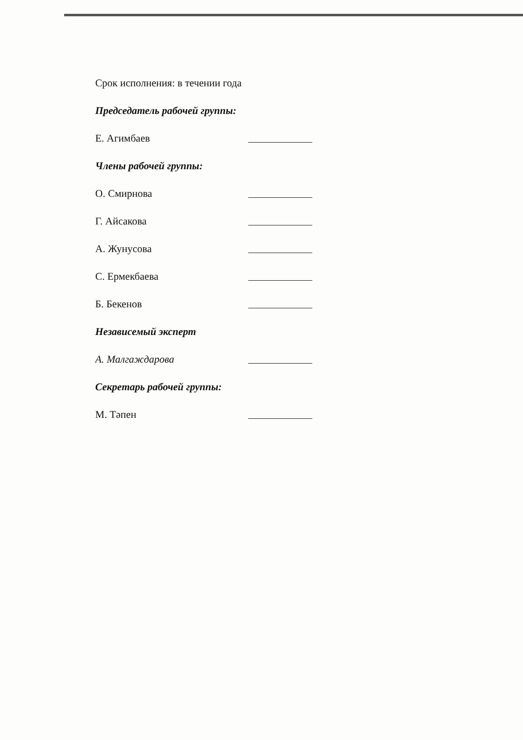Срок исполнения: в течении года
Председатель рабочей группы:
Е. Агимбаев
Члены рабочей группы:
О. Смирнова
Г. Айсакова
А. Жунусова
С. Ермекбаева
Б. Бекенов
Независемый эксперт
А. Малгаждарова
Секретарь рабочей группы:
М. Тәпен